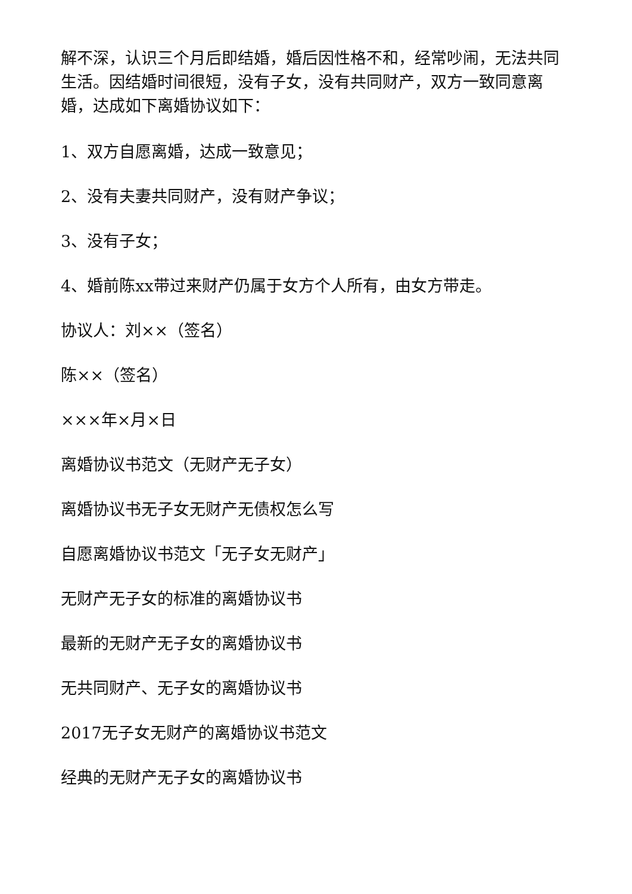解不深，认识三个月后即结婚，婚后因性格不和，经常吵闹，无法共同生活。因结婚时间很短，没有子女，没有共同财产，双方一致同意离婚，达成如下离婚协议如下：
1、双方自愿离婚，达成一致意见；
2、没有夫妻共同财产，没有财产争议；
3、没有子女；
4、婚前陈xx带过来财产仍属于女方个人所有，由女方带走。
协议人：刘××（签名）
陈××（签名）
×××年×月×日
离婚协议书范文（无财产无子女）
离婚协议书无子女无财产无债权怎么写
自愿离婚协议书范文「无子女无财产」
无财产无子女的标准的离婚协议书
最新的无财产无子女的离婚协议书
无共同财产、无子女的离婚协议书
2017无子女无财产的离婚协议书范文
经典的无财产无子女的离婚协议书